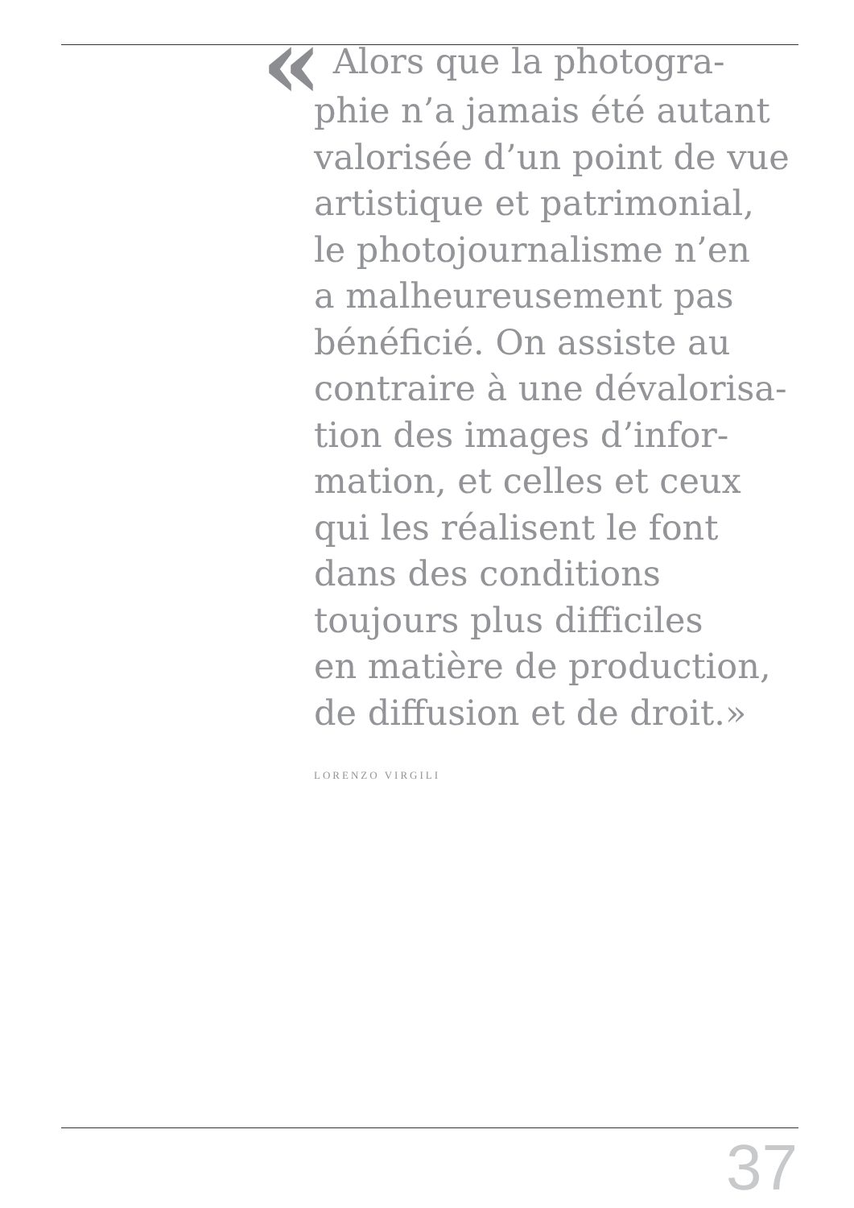« Alors que la photogra-
phie n’a jamais été autant
valorisée d’un point de vue
artistique et patrimonial,
le photojournalisme n’en
a malheureusement pas
bénéficié. On assiste au
contraire à une dévalorisa-
tion des images d’infor-
mation, et celles et ceux
qui les réalisent le font
dans des conditions
toujours plus difficiles
en matière de production,
de diffusion et de droit.»
LORENZO VIRGILI
37